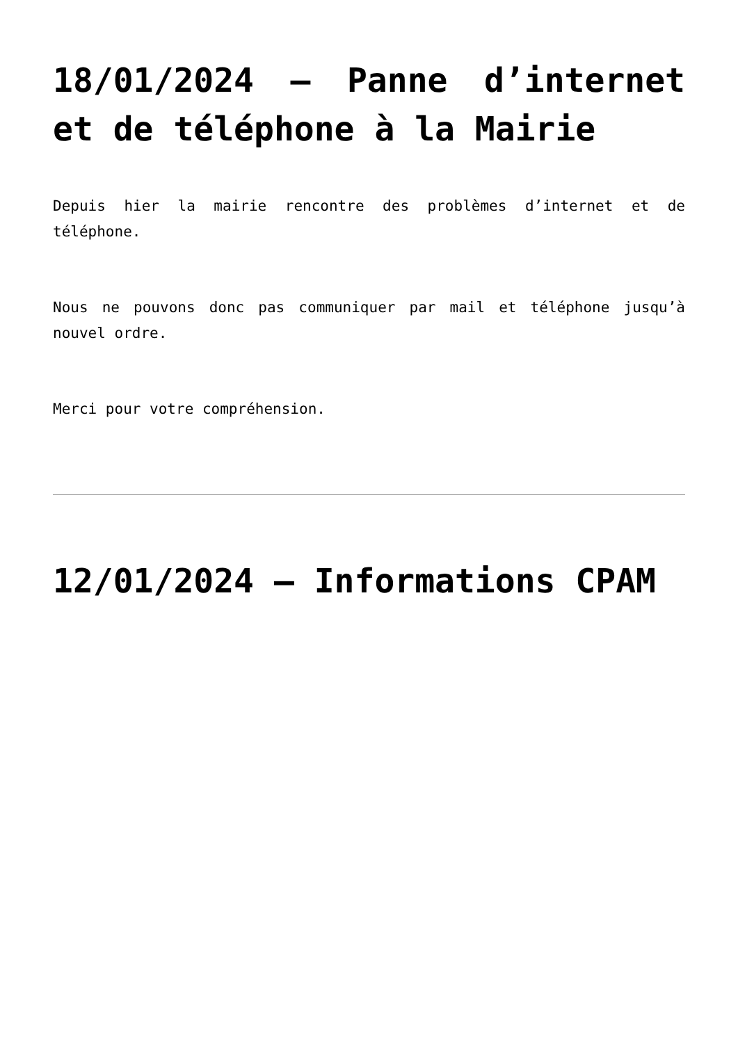18/01/2024 – Panne d’internet et de téléphone à la Mairie
Depuis hier la mairie rencontre des problèmes d’internet et de téléphone.
Nous ne pouvons donc pas communiquer par mail et téléphone jusqu’à nouvel ordre.
Merci pour votre compréhension.
12/01/2024 – Informations CPAM